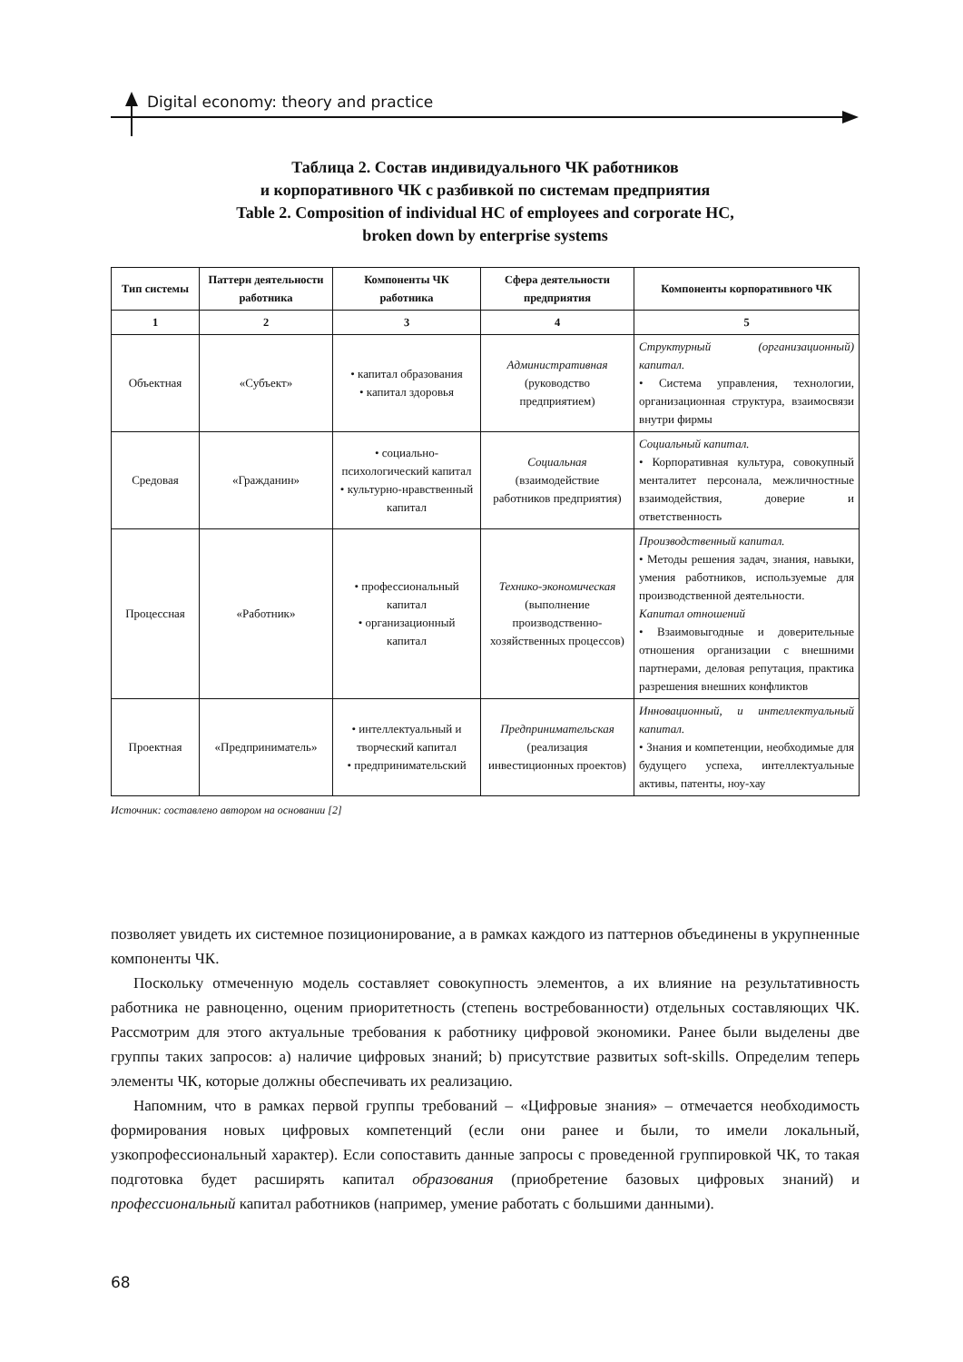Digital economy: theory and practice
Таблица 2. Состав индивидуального ЧК работников
и корпоративного ЧК с разбивкой по системам предприятия
Table 2. Composition of individual HC of employees and corporate HC,
broken down by enterprise systems
| Тип системы | Паттерн деятельности работника | Компоненты ЧК работника | Сфера деятельности предприятия | Компоненты корпоративного ЧК |
| --- | --- | --- | --- | --- |
| 1 | 2 | 3 | 4 | 5 |
| Объектная | «Субъект» | • капитал образования • капитал здоровья | Административная (руководство предприятием) | Структурный (организационный) капитал. • Система управления, технологии, организационная структура, взаимосвязи внутри фирмы |
| Средовая | «Гражданин» | • социально-психологический капитал • культурно-нравственный капитал | Социальная (взаимодействие работников предприятия) | Социальный капитал. • Корпоративная культура, совокупный менталитет персонала, межличностные взаимодействия, доверие и ответственность |
| Процессная | «Работник» | • профессиональный капитал • организационный капитал | Технико-экономическая (выполнение производственно-хозяйственных процессов) | Производственный капитал. • Методы решения задач, знания, навыки, умения работников, используемые для производственной деятельности. Капитал отношений • Взаимовыгодные и доверительные отношения организации с внешними партнерами, деловая репутация, практика разрешения внешних конфликтов |
| Проектная | «Предприниматель» | • интеллектуальный и творческий капитал • предпринимательский | Предпринимательская (реализация инвестиционных проектов) | Инновационный, и интеллектуальный капитал. • Знания и компетенции, необходимые для будущего успеха, интеллектуальные активы, патенты, ноу-хау |
Источник: составлено автором на основании [2]
позволяет увидеть их системное позиционирование, а в рамках каждого из паттернов объединены в укрупненные компоненты ЧК.
Поскольку отмеченную модель составляет совокупность элементов, а их влияние на результативность работника не равноценно, оценим приоритетность (степень востребованности) отдельных составляющих ЧК. Рассмотрим для этого актуальные требования к работнику цифровой экономики. Ранее были выделены две группы таких запросов: a) наличие цифровых знаний; b) присутствие развитых soft-skills. Определим теперь элементы ЧК, которые должны обеспечивать их реализацию.
Напомним, что в рамках первой группы требований – «Цифровые знания» – отмечается необходимость формирования новых цифровых компетенций (если они ранее и были, то имели локальный, узкопрофессиональный характер). Если сопоставить данные запросы с проведенной группировкой ЧК, то такая подготовка будет расширять капитал образования (приобретение базовых цифровых знаний) и профессиональный капитал работников (например, умение работать с большими данными).
68